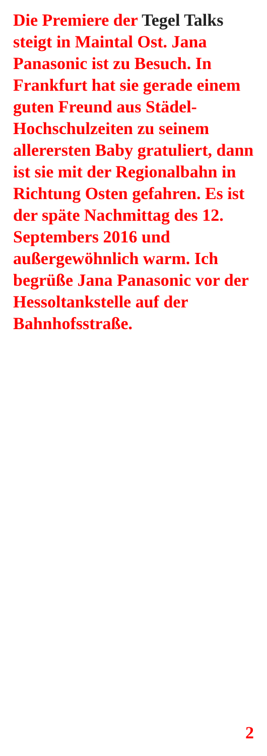Die Premiere der Tegel Talks steigt in Maintal Ost. Jana Panasonic ist zu Besuch. In Frankfurt hat sie gerade einem guten Freund aus Städel-Hochschulzeiten zu seinem allerersten Baby gratuliert, dann ist sie mit der Regionalbahn in Richtung Osten gefahren. Es ist der späte Nachmittag des 12. Septembers 2016 und außergewöhnlich warm. Ich begrüße Jana Panasonic vor der Hessoltankstelle auf der Bahnhofsstraße.
2